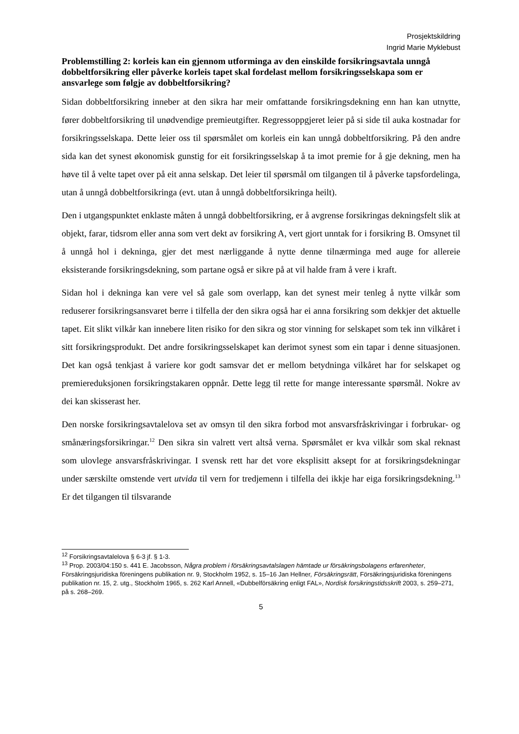Prosjektskildring
Ingrid Marie Myklebust
Problemstilling 2: korleis kan ein gjennom utforminga av den einskilde forsikringsavtala unngå dobbeltforsikring eller påverke korleis tapet skal fordelast mellom forsikringsselskapa som er ansvarlege som følgje av dobbeltforsikring?
Sidan dobbeltforsikring inneber at den sikra har meir omfattande forsikringsdekning enn han kan utnytte, fører dobbeltforsikring til unødvendige premieutgifter. Regressoppgjeret leier på si side til auka kostnadar for forsikringsselskapa. Dette leier oss til spørsmålet om korleis ein kan unngå dobbeltforsikring. På den andre sida kan det synest økonomisk gunstig for eit forsikringsselskap å ta imot premie for å gje dekning, men ha høve til å velte tapet over på eit anna selskap. Det leier til spørsmål om tilgangen til å påverke tapsfordelinga, utan å unngå dobbeltforsikringa (evt. utan å unngå dobbeltforsikringa heilt).
Den i utgangspunktet enklaste måten å unngå dobbeltforsikring, er å avgrense forsikringas dekningsfelt slik at objekt, farar, tidsrom eller anna som vert dekt av forsikring A, vert gjort unntak for i forsikring B. Omsynet til å unngå hol i dekninga, gjer det mest nærliggande å nytte denne tilnærminga med auge for allereie eksisterande forsikringsdekning, som partane også er sikre på at vil halde fram å vere i kraft.
Sidan hol i dekninga kan vere vel så gale som overlapp, kan det synest meir tenleg å nytte vilkår som reduserer forsikringsansvaret berre i tilfella der den sikra også har ei anna forsikring som dekkjer det aktuelle tapet. Eit slikt vilkår kan innebere liten risiko for den sikra og stor vinning for selskapet som tek inn vilkåret i sitt forsikringsprodukt. Det andre forsikringsselskapet kan derimot synest som ein tapar i denne situasjonen. Det kan også tenkjast å variere kor godt samsvar det er mellom betydninga vilkåret har for selskapet og premiereduksjonen forsikringstakaren oppnår. Dette legg til rette for mange interessante spørsmål. Nokre av dei kan skisserast her.
Den norske forsikringsavtalelova set av omsyn til den sikra forbod mot ansvarsfråskrivingar i forbrukar- og smånæringsforsikringar.<sup>12</sup> Den sikra sin valrett vert altså verna. Spørsmålet er kva vilkår som skal reknast som ulovlege ansvarsfråskrivingar. I svensk rett har det vore eksplisitt aksept for at forsikringsdekningar under særskilte omstende vert utvida til vern for tredjemenn i tilfella dei ikkje har eiga forsikringsdekning.<sup>13</sup> Er det tilgangen til tilsvarande
<sup>12</sup> Forsikringsavtalelova § 6-3 jf. § 1-3.
<sup>13</sup> Prop. 2003/04:150 s. 441 E. Jacobsson, Några problem i försäkringsavtalslagen hämtade ur försäkringsbolagens erfarenheter, Försäkringsjuridiska föreningens publikation nr. 9, Stockholm 1952, s. 15–16 Jan Hellner, Försäkringsrätt, Försäkringsjuridiska föreningens publikation nr. 15, 2. utg., Stockholm 1965, s. 262 Karl Annell, «Dubbelförsäkring enligt FAL», Nordisk forsikringstidsskrift 2003, s. 259–271, på s. 268–269.
5